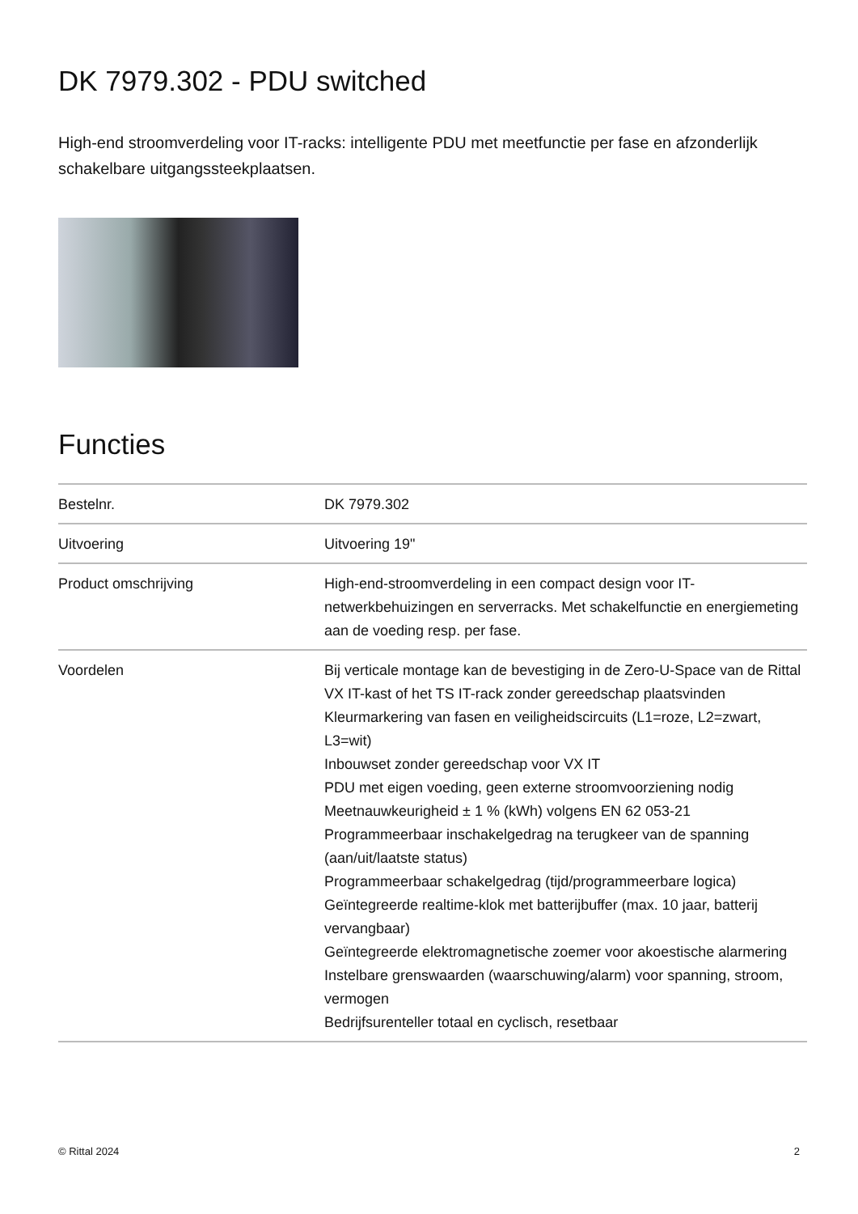DK 7979.302 - PDU switched
High-end stroomverdeling voor IT-racks: intelligente PDU met meetfunctie per fase en afzonderlijk schakelbare uitgangssteekplaatsen.
Functies
| Bestelnr. | DK 7979.302 |
| Uitvoering | Uitvoering 19" |
| Product omschrijving | High-end-stroomverdeling in een compact design voor IT-netwerkbehuizingen en serverracks. Met schakelfunctie en energiemeting aan de voeding resp. per fase. |
| Voordelen | Bij verticale montage kan de bevestiging in de Zero-U-Space van de Rittal VX IT-kast of het TS IT-rack zonder gereedschap plaatsvinden Kleurmarkering van fasen en veiligheidscircuits (L1=roze, L2=zwart, L3=wit) Inbouwset zonder gereedschap voor VX IT PDU met eigen voeding, geen externe stroomvoorziening nodig Meetnauwkeurigheid ± 1 % (kWh) volgens EN 62 053-21 Programmeerbaar inschakelgedrag na terugkeer van de spanning (aan/uit/laatste status) Programmeerbaar schakelgedrag (tijd/programmeerbare logica) Geïntegreerde realtime-klok met batterijbuffer (max. 10 jaar, batterij vervangbaar) Geïntegreerde elektromagnetische zoemer voor akoestische alarmering Instelbare grenswaarden (waarschuwing/alarm) voor spanning, stroom, vermogen Bedrijfsurenteller totaal en cyclisch, resetbaar |
© Rittal 2024 2